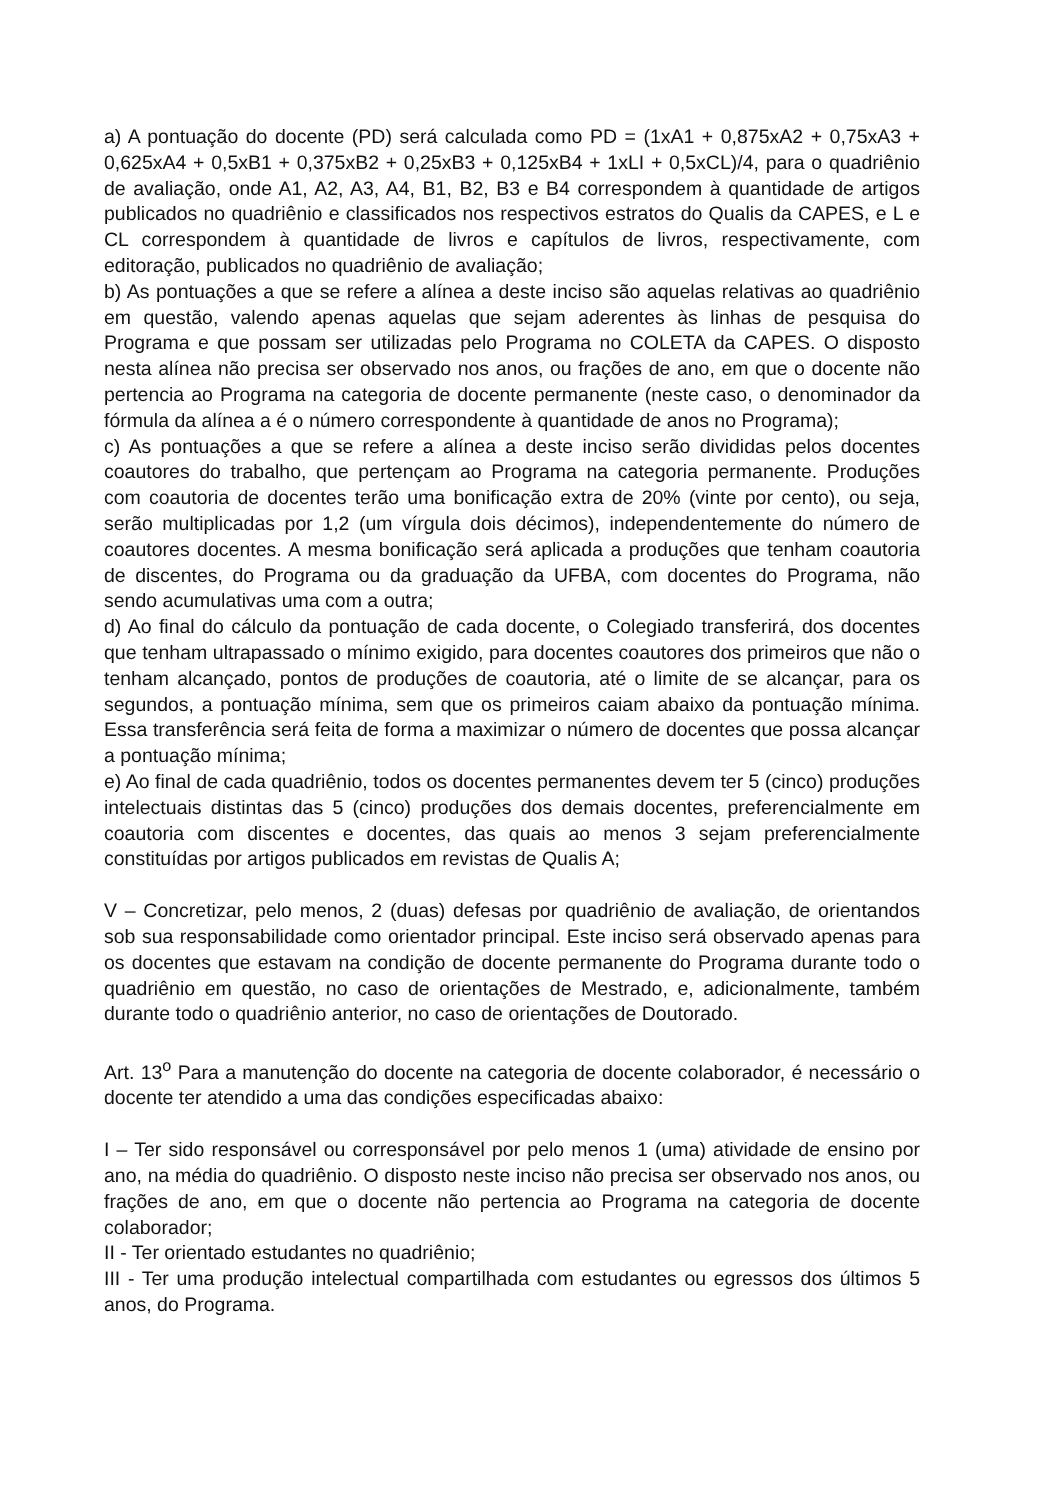a) A pontuação do docente (PD) será calculada como PD = (1xA1 + 0,875xA2 + 0,75xA3 + 0,625xA4 + 0,5xB1 + 0,375xB2 + 0,25xB3 + 0,125xB4 + 1xLI + 0,5xCL)/4, para o quadriênio de avaliação, onde A1, A2, A3, A4, B1, B2, B3 e B4 correspondem à quantidade de artigos publicados no quadriênio e classificados nos respectivos estratos do Qualis da CAPES, e L e CL correspondem à quantidade de livros e capítulos de livros, respectivamente, com editoração, publicados no quadriênio de avaliação;
b) As pontuações a que se refere a alínea a deste inciso são aquelas relativas ao quadriênio em questão, valendo apenas aquelas que sejam aderentes às linhas de pesquisa do Programa e que possam ser utilizadas pelo Programa no COLETA da CAPES. O disposto nesta alínea não precisa ser observado nos anos, ou frações de ano, em que o docente não pertencia ao Programa na categoria de docente permanente (neste caso, o denominador da fórmula da alínea a é o número correspondente à quantidade de anos no Programa);
c) As pontuações a que se refere a alínea a deste inciso serão divididas pelos docentes coautores do trabalho, que pertençam ao Programa na categoria permanente. Produções com coautoria de docentes terão uma bonificação extra de 20% (vinte por cento), ou seja, serão multiplicadas por 1,2 (um vírgula dois décimos), independentemente do número de coautores docentes. A mesma bonificação será aplicada a produções que tenham coautoria de discentes, do Programa ou da graduação da UFBA, com docentes do Programa, não sendo acumulativas uma com a outra;
d) Ao final do cálculo da pontuação de cada docente, o Colegiado transferirá, dos docentes que tenham ultrapassado o mínimo exigido, para docentes coautores dos primeiros que não o tenham alcançado, pontos de produções de coautoria, até o limite de se alcançar, para os segundos, a pontuação mínima, sem que os primeiros caiam abaixo da pontuação mínima. Essa transferência será feita de forma a maximizar o número de docentes que possa alcançar a pontuação mínima;
e) Ao final de cada quadriênio, todos os docentes permanentes devem ter 5 (cinco) produções intelectuais distintas das 5 (cinco) produções dos demais docentes, preferencialmente em coautoria com discentes e docentes, das quais ao menos 3 sejam preferencialmente constituídas por artigos publicados em revistas de Qualis A;
V – Concretizar, pelo menos, 2 (duas) defesas por quadriênio de avaliação, de orientandos sob sua responsabilidade como orientador principal. Este inciso será observado apenas para os docentes que estavam na condição de docente permanente do Programa durante todo o quadriênio em questão, no caso de orientações de Mestrado, e, adicionalmente, também durante todo o quadriênio anterior, no caso de orientações de Doutorado.
Art. 13<sup>o</sup> Para a manutenção do docente na categoria de docente colaborador, é necessário o docente ter atendido a uma das condições especificadas abaixo:
I – Ter sido responsável ou corresponsável por pelo menos 1 (uma) atividade de ensino por ano, na média do quadriênio. O disposto neste inciso não precisa ser observado nos anos, ou frações de ano, em que o docente não pertencia ao Programa na categoria de docente colaborador;
II - Ter orientado estudantes no quadriênio;
III - Ter uma produção intelectual compartilhada com estudantes ou egressos dos últimos 5 anos, do Programa.